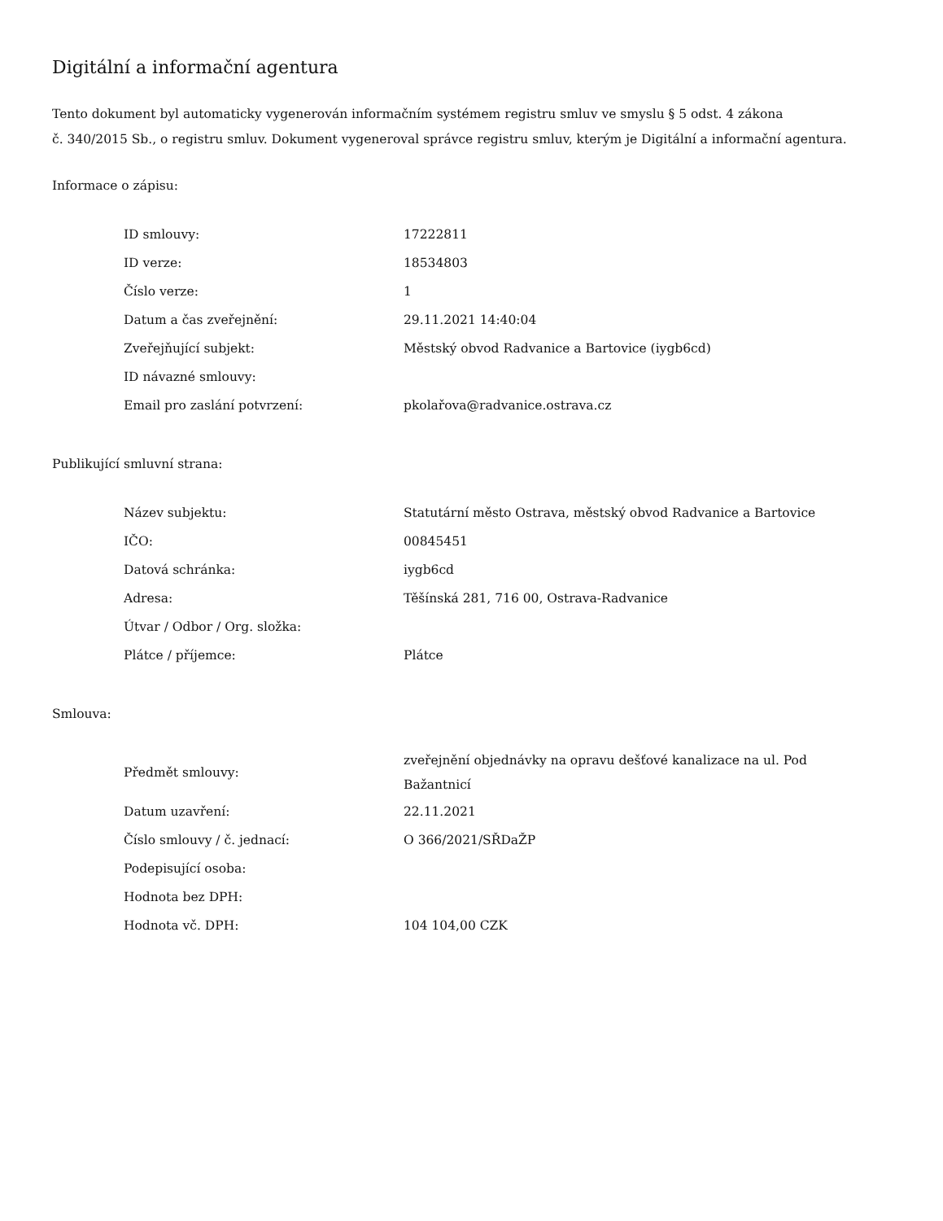Digitální a informační agentura
Tento dokument byl automaticky vygenerován informačním systémem registru smluv ve smyslu § 5 odst. 4 zákona
č. 340/2015 Sb., o registru smluv. Dokument vygeneroval správce registru smluv, kterým je Digitální a informační agentura.
Informace o zápisu:
| ID smlouvy: | 17222811 |
| ID verze: | 18534803 |
| Číslo verze: | 1 |
| Datum a čas zveřejnění: | 29.11.2021 14:40:04 |
| Zveřejňující subjekt: | Městský obvod Radvanice a Bartovice (iygb6cd) |
| ID návazné smlouvy: | |
| Email pro zaslání potvrzení: | pkolařova@radvanice.ostrava.cz |
Publikující smluvní strana:
| Název subjektu: | Statutární město Ostrava, městský obvod Radvanice a Bartovice |
| IČO: | 00845451 |
| Datová schránka: | iygb6cd |
| Adresa: | Těšínská 281, 716 00, Ostrava-Radvanice |
| Útvar / Odbor / Org. složka: | |
| Plátce / příjemce: | Plátce |
Smlouva:
| Předmět smlouvy: | zveřejnění objednávky na opravu dešťové kanalizace na ul. Pod Bažantnicí |
| Datum uzavření: | 22.11.2021 |
| Číslo smlouvy / č. jednací: | O 366/2021/SŘDaŽP |
| Podepisující osoba: | |
| Hodnota bez DPH: | |
| Hodnota vč. DPH: | 104 104,00 CZK |